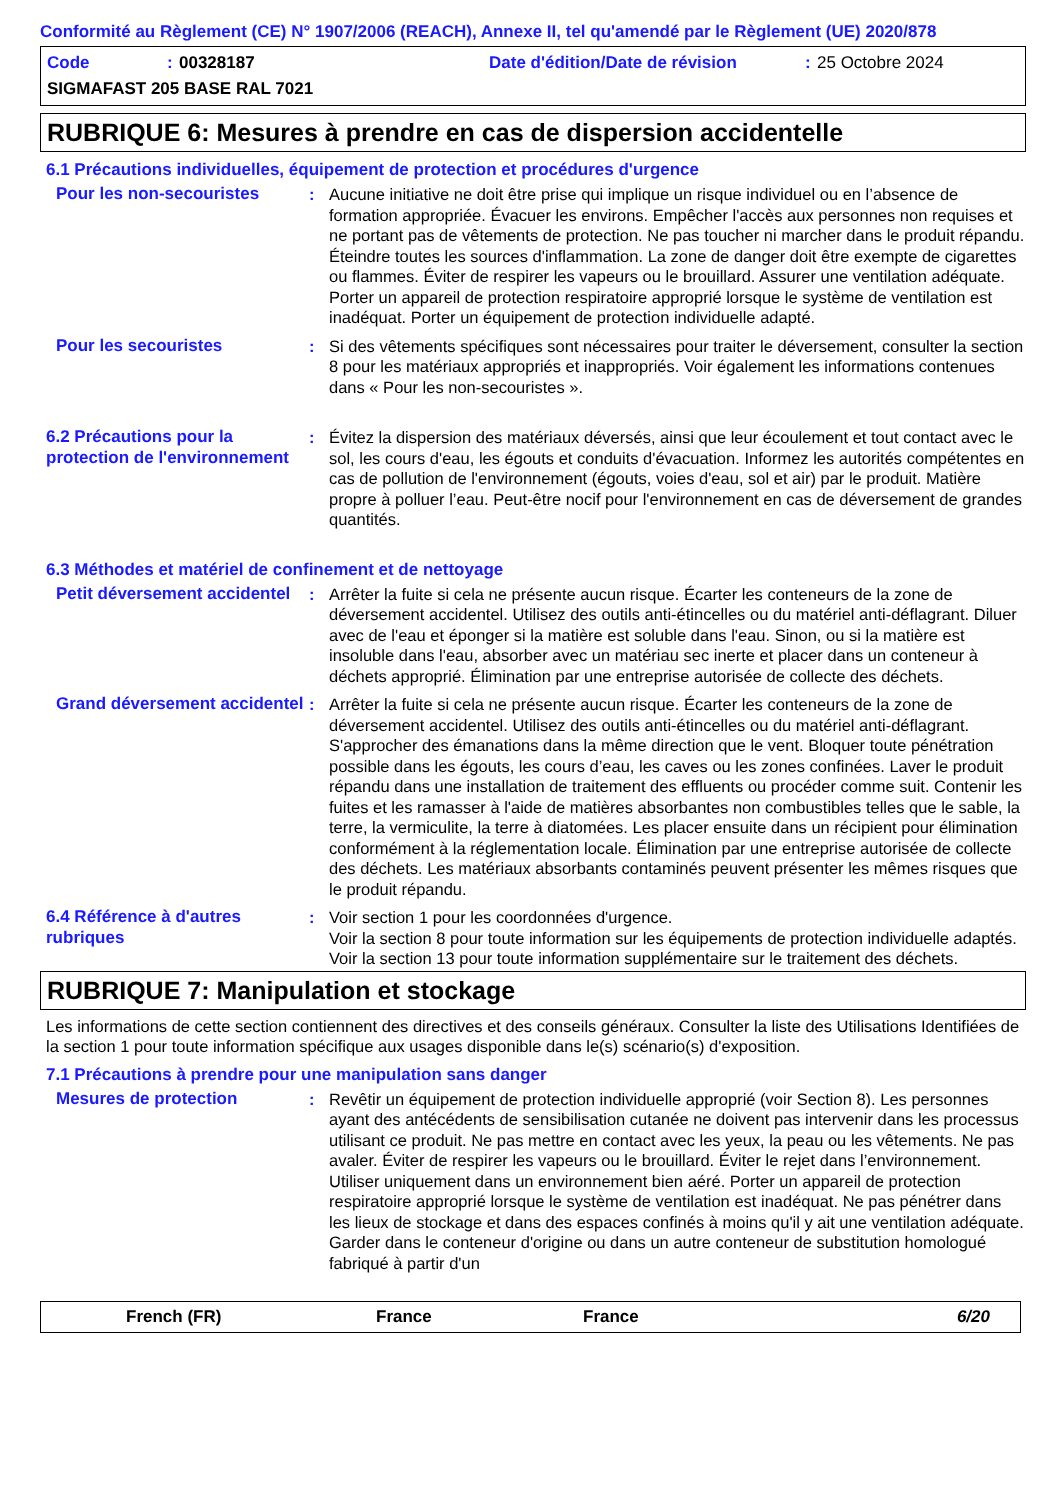Conformité au Règlement (CE) N° 1907/2006 (REACH), Annexe II, tel qu'amendé par le Règlement (UE) 2020/878
Code: 00328187 Date d'édition/Date de révision: 25 Octobre 2024 SIGMAFAST 205 BASE RAL 7021
RUBRIQUE 6: Mesures à prendre en cas de dispersion accidentelle
6.1 Précautions individuelles, équipement de protection et procédures d'urgence
Pour les non-secouristes:
Aucune initiative ne doit être prise qui implique un risque individuel ou en l’absence de formation appropriée. Évacuer les environs. Empêcher l'accès aux personnes non requises et ne portant pas de vêtements de protection. Ne pas toucher ni marcher dans le produit répandu. Éteindre toutes les sources d'inflammation. La zone de danger doit être exempte de cigarettes ou flammes. Éviter de respirer les vapeurs ou le brouillard. Assurer une ventilation adéquate. Porter un appareil de protection respiratoire approprié lorsque le système de ventilation est inadéquat. Porter un équipement de protection individuelle adapté.
Pour les secouristes:
Si des vêtements spécifiques sont nécessaires pour traiter le déversement, consulter la section 8 pour les matériaux appropriés et inappropriés. Voir également les informations contenues dans « Pour les non-secouristes ».
6.2 Précautions pour la protection de l'environnement:
Évitez la dispersion des matériaux déversés, ainsi que leur écoulement et tout contact avec le sol, les cours d'eau, les égouts et conduits d'évacuation. Informez les autorités compétentes en cas de pollution de l'environnement (égouts, voies d'eau, sol et air) par le produit. Matière propre à polluer l’eau. Peut-être nocif pour l'environnement en cas de déversement de grandes quantités.
6.3 Méthodes et matériel de confinement et de nettoyage
Petit déversement accidentel:
Arrêter la fuite si cela ne présente aucun risque. Écarter les conteneurs de la zone de déversement accidentel. Utilisez des outils anti-étincelles ou du matériel anti-déflagrant. Diluer avec de l'eau et éponger si la matière est soluble dans l'eau. Sinon, ou si la matière est insoluble dans l'eau, absorber avec un matériau sec inerte et placer dans un conteneur à déchets approprié. Élimination par une entreprise autorisée de collecte des déchets.
Grand déversement accidentel:
Arrêter la fuite si cela ne présente aucun risque. Écarter les conteneurs de la zone de déversement accidentel. Utilisez des outils anti-étincelles ou du matériel anti-déflagrant. S'approcher des émanations dans la même direction que le vent. Bloquer toute pénétration possible dans les égouts, les cours d’eau, les caves ou les zones confinées. Laver le produit répandu dans une installation de traitement des effluents ou procéder comme suit. Contenir les fuites et les ramasser à l'aide de matières absorbantes non combustibles telles que le sable, la terre, la vermiculite, la terre à diatomées. Les placer ensuite dans un récipient pour élimination conformément à la réglementation locale. Élimination par une entreprise autorisée de collecte des déchets. Les matériaux absorbants contaminés peuvent présenter les mêmes risques que le produit répandu.
6.4 Référence à d'autres rubriques:
Voir section 1 pour les coordonnées d'urgence.
Voir la section 8 pour toute information sur les équipements de protection individuelle adaptés.
Voir la section 13 pour toute information supplémentaire sur le traitement des déchets.
RUBRIQUE 7: Manipulation et stockage
Les informations de cette section contiennent des directives et des conseils généraux. Consulter la liste des Utilisations Identifiées de la section 1 pour toute information spécifique aux usages disponible dans le(s) scénario(s) d'exposition.
7.1 Précautions à prendre pour une manipulation sans danger
Mesures de protection:
Revêtir un équipement de protection individuelle approprié (voir Section 8). Les personnes ayant des antécédents de sensibilisation cutanée ne doivent pas intervenir dans les processus utilisant ce produit. Ne pas mettre en contact avec les yeux, la peau ou les vêtements. Ne pas avaler. Éviter de respirer les vapeurs ou le brouillard. Éviter le rejet dans l’environnement. Utiliser uniquement dans un environnement bien aéré. Porter un appareil de protection respiratoire approprié lorsque le système de ventilation est inadéquat. Ne pas pénétrer dans les lieux de stockage et dans des espaces confinés à moins qu'il y ait une ventilation adéquate. Garder dans le conteneur d'origine ou dans un autre conteneur de substitution homologué fabriqué à partir d'un
French (FR) France France 6/20